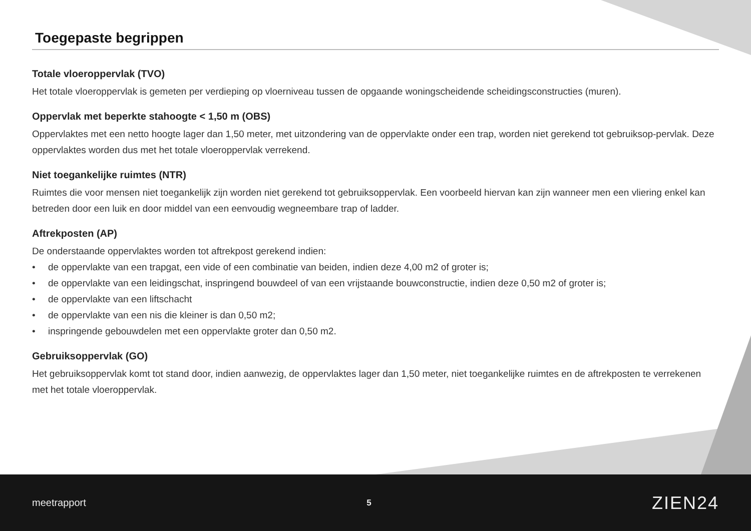Toegepaste begrippen
Totale vloeroppervlak (TVO)
Het totale vloeroppervlak is gemeten per verdieping op vloerniveau tussen de opgaande woningscheidende scheidingsconstructies (muren).
Oppervlak met beperkte stahoogte < 1,50 m (OBS)
Oppervlaktes met een netto hoogte lager dan 1,50 meter, met uitzondering van de oppervlakte onder een trap, worden niet gerekend tot gebruiksop-pervlak. Deze oppervlaktes worden dus met het totale vloeroppervlak verrekend.
Niet toegankelijke ruimtes (NTR)
Ruimtes die voor mensen niet toegankelijk zijn worden niet gerekend tot gebruiksoppervlak. Een voorbeeld hiervan kan zijn wanneer men een vliering enkel kan betreden door een luik en door middel van een eenvoudig wegneembare trap of ladder.
Aftrekposten (AP)
De onderstaande oppervlaktes worden tot aftrekpost gerekend indien:
• de oppervlakte van een trapgat, een vide of een combinatie van beiden, indien deze 4,00 m2 of groter is;
• de oppervlakte van een leidingschat, inspringend bouwdeel of van een vrijstaande bouwconstructie, indien deze 0,50 m2 of groter is;
• de oppervlakte van een liftschacht
• de oppervlakte van een nis die kleiner is dan 0,50 m2;
• inspringende gebouwdelen met een oppervlakte groter dan 0,50 m2.
Gebruiksoppervlak (GO)
Het gebruiksoppervlak komt tot stand door, indien aanwezig, de oppervlaktes lager dan 1,50 meter, niet toegankelijke ruimtes en de aftrekposten te verrekenen met het totale vloeroppervlak.
meetrapport 5 ZIEN24